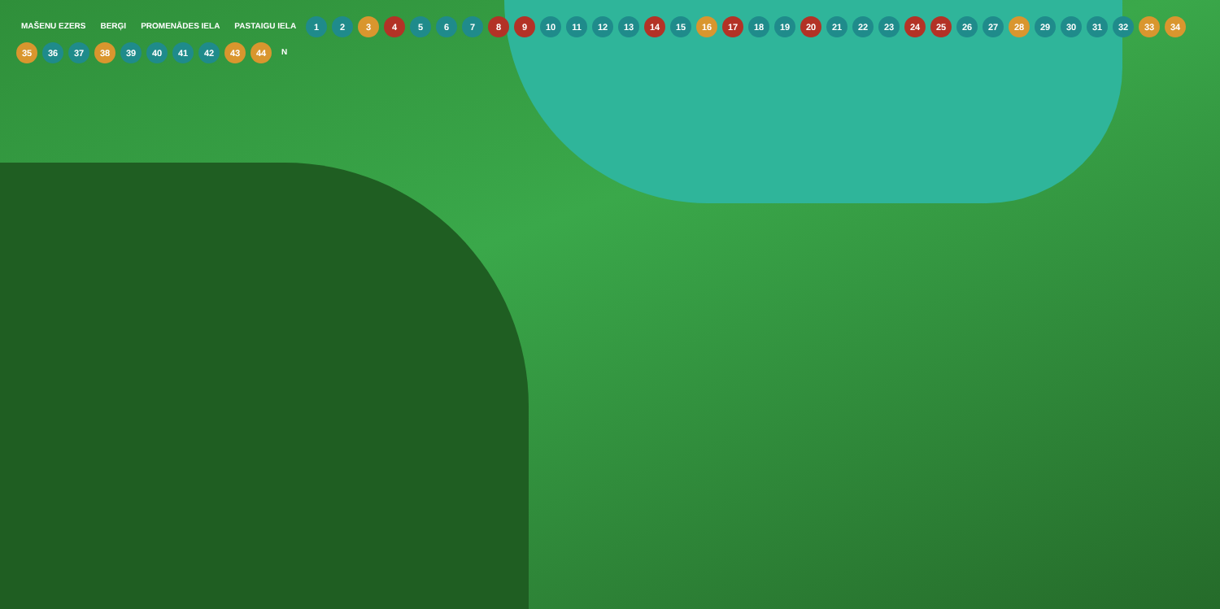MAŠENU EZERS BERĢI PROMENĀDES IELA PASTAIGU IELA 1 2 3 4 5 6 7 8 9 10 11 12 13 14 15 16 17 18 19 20 21 22 23 24 25 26 27 28 29 30 31 32 33 34 35 36 37 38 39 40 41 42 43 44 N